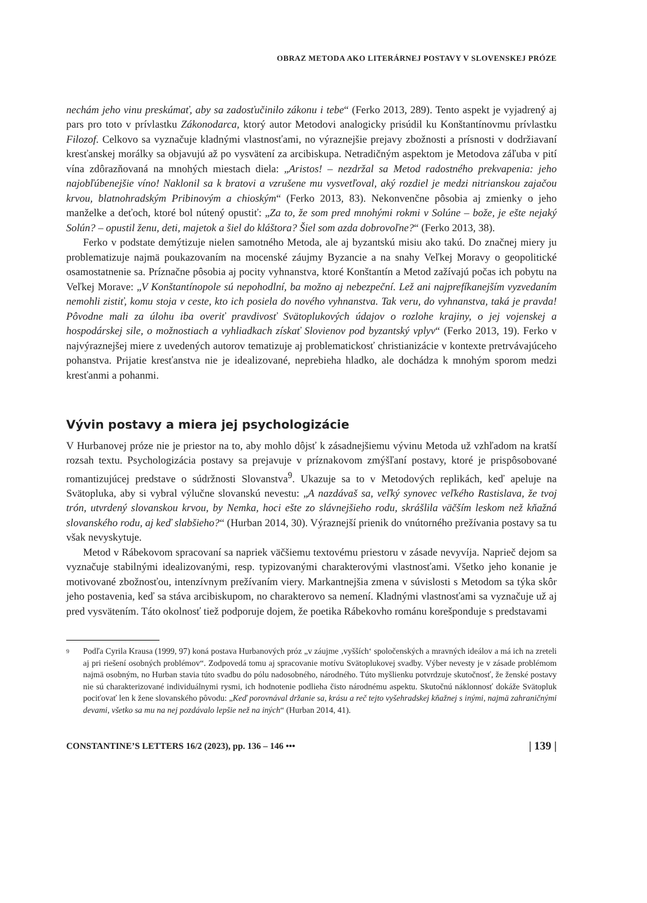OBRAZ METODA AKO LITERÁRNEJ POSTAVY V SLOVENSKEJ PRÓZE
nechám jeho vinu preskúmať, aby sa zadosťučinilo zákonu i tebe“ (Ferko 2013, 289). Tento aspekt je vyjadrený aj pars pro toto v prívlastku Zákonodarca, ktorý autor Metodovi analogicky prisúdil ku Konštantínovmu prívlastku Filozof. Celkovo sa vyznačuje kladnými vlastnosťami, no výraznejšie prejavy zbožnosti a prísnosti v dodržiavaní kresťanskej morálky sa objavujú až po vysvätení za arcibiskupa. Netradičným aspektom je Metodova záľuba v pití vína zdôrazňovaná na mnohých miestach diela: „Aristos! – nezdržal sa Metod radostného prekvapenia: jeho najobľúbenejšie víno! Naklonil sa k bratovi a vzrušene mu vysvetľoval, aký rozdiel je medzi nitrianskou zajačou krvou, blatnohradským Pribinovým a chioským“ (Ferko 2013, 83). Nekonvenčne pôsobia aj zmienky o jeho manželke a deťoch, ktoré bol nútený opustiť: „Za to, že som pred mnohými rokmi v Solúne – bože, je ešte nejaký Solún? – opustil ženu, deti, majetok a šiel do kláštora? Šiel som azda dobrovoľne?“ (Ferko 2013, 38).
Ferko v podstate demýtizuje nielen samotného Metoda, ale aj byzantskú misiu ako takú. Do značnej miery ju problematizuje najmä poukazovaním na mocenské záujmy Byzancie a na snahy Veľkej Moravy o geopolitické osamostatnenie sa. Príznačne pôsobia aj pocity vyhnanstva, ktoré Konštantín a Metod zažívajú počas ich pobytu na Veľkej Morave: „V Konštantínopole sú nepohodlní, ba možno aj nebezpeční. Lež ani najprefíkanejším vyzvedaním nemohli zistiť, komu stoja v ceste, kto ich posiela do nového vyhnanstva. Tak veru, do vyhnanstva, taká je pravda! Pôvodne mali za úlohu iba overiť pravdivosť Svätoplukových údajov o rozlohe krajiny, o jej vojenskej a hospodárskej sile, o možnostiach a vyhliadkach získať Slovienov pod byzantský vplyv“ (Ferko 2013, 19). Ferko v najvýraznejšej miere z uvedených autorov tematizuje aj problematickosť christianizácie v kontexte pretrvávajúceho pohanstva. Prijatie kresťanstva nie je idealizované, neprebieha hladko, ale dochádza k mnohým sporom medzi kresťanmi a pohanmi.
Vývin postavy a miera jej psychologizácie
V Hurbanovej próze nie je priestor na to, aby mohlo dôjsť k zásadnejšiemu vývinu Metoda už vzhľadom na kratší rozsah textu. Psychologizácia postavy sa prejavuje v príznakovom zmýšľaní postavy, ktoré je prispôsobované romantizujúcej predstave o súdržnosti Slovanstva<sup>9</sup>. Ukazuje sa to v Metodových replikách, keď apeluje na Svätopluka, aby si vybral výlučne slovanskú nevestu: „A nazdávaš sa, veľký synovec veľkého Rastislava, že tvoj trón, utvrdený slovanskou krvou, by Nemka, hoci ešte zo slávnejšieho rodu, skrášlila väčším leskom než kňažná slovanského rodu, aj keď slabšieho?“ (Hurban 2014, 30). Výraznejší prienik do vnútorného prežívania postavy sa tu však nevyskytuje.
Metod v Rábekovom spracovaní sa napriek väčšiemu textovému priestoru v zásade nevyvíja. Naprieč dejom sa vyznačuje stabilnými idealizovanými, resp. typizovanými charakterovými vlastnosťami. Všetko jeho konanie je motivované zbožnosťou, intenzívnym prežívaním viery. Markantnejšia zmena v súvislosti s Metodom sa týka skôr jeho postavenia, keď sa stáva arcibiskupom, no charakterovo sa nemení. Kladnými vlastnosťami sa vyznačuje už aj pred vysvätením. Táto okolnosť tiež podporuje dojem, že poetika Rábekovho románu korešponduje s predstavami
9
Podľa Cyrila Krausa (1999, 97) koná postava Hurbanových próz „v záujme ‚vyšších‘ spoločenských a mravných ideálov a má ich na zreteli aj pri riešení osobných problémov“. Zodpovedá tomu aj spracovanie motívu Svätoplukovej svadby. Výber nevesty je v zásade problémom najmä osobným, no Hurban stavia túto svadbu do pólu nadosobného, národného. Túto myšlienku potvrdzuje skutočnosť, že ženské postavy nie sú charakterizované individuálnymi rysmi, ich hodnotenie podlieha čisto národnému aspektu. Skutočnú náklonnosť dokáže Svätopluk pociťovať len k žene slovanského pôvodu: „Keď porovnával držanie sa, krásu a reč tejto vyšehradskej kňažnej s inými, najmä zahraničnými devami, všetko sa mu na nej pozdávalo lepšie než na iných“ (Hurban 2014, 41).
CONSTANTINE’S LETTERS 16/2 (2023), pp. 136 – 146 ••• | 139 |